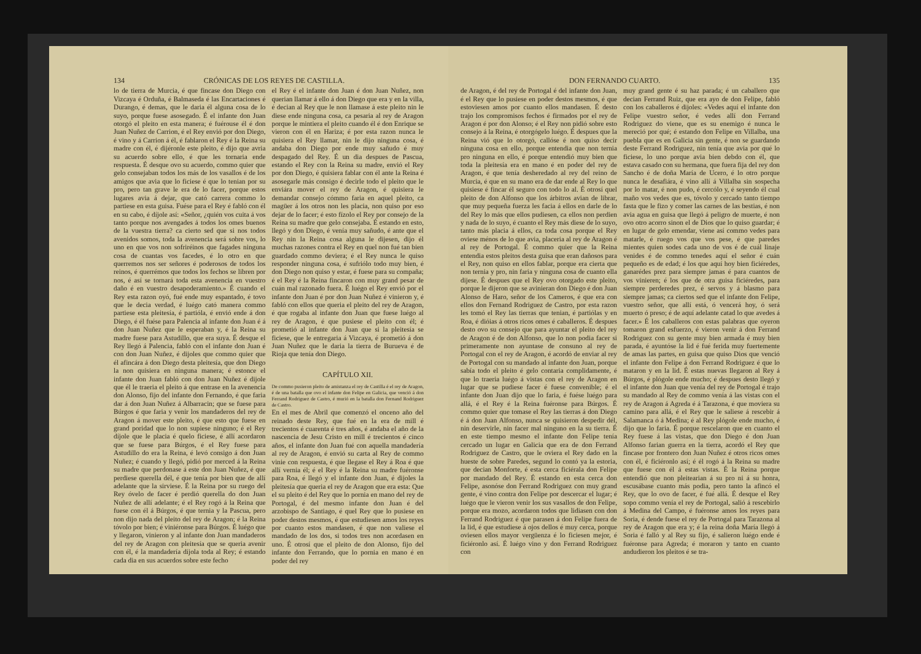134 CRÓNICAS DE LOS REYES DE CASTILLA.
lo de tierra de Murcia, é que fincase don Diego con Vizcaya é Orduña, é Balmaseda é las Encartaciones é Durango, é demas, que le daria él alguna cosa de lo suyo, porque fuese asosegado. É el infante don Juan otorgó el pleito en esta manera; é fuérouse él é don Juan Nuñez de Carrion, é el Rey envió por don Diego, é vino y á Carrion á él, é fablaron el Rey é la Reina su madre con él, é dijéronle este pleito, é dijo que avria su acuerdo sobre ello, é que les tornaria ende respuesta. É desque ovo su acuerdo, commo quier que gelo consejaban todos los más de los vasallos é de los amigos que avia que lo ficiese é que lo tenian por su pro, pero tan grave le era de lo facer, porque estos lugares avia á dejar, que cató carrera commo lo partiese en esta guisa. Fuése para el Rey é fabló con él en su cabo, é díjole así: «Señor, ¿quién vos cuita á vos tanto porque nos avengades á todos los omes buenos de la vuestra tierra? ca cierto sed que si nos todos avenidos somos, toda la avenencia será sobre vos, lo uno en que vos non sofriréinos que fagades ninguna cosa de cuantas vos facedes, é lo otro en que querremos nos ser señores é poderosos de todos los reinos, é querrémos que todos los fechos se libren por nos, é así se tornará toda esta avenencia en vuestro daño é en vuestro desapoderamiento.» É cuando el Rey esta razon oyó, fué ende muy espantado, é tovo que le decia verdad, é luégo cató manera commo partiese esta pleitesía, é partióla, é envió ende á don Diego, é él fuése para Palencia al infante don Juan é á don Juan Nuñez que le esperaban y, é la Reina su madre fuese para Astudillo, que era suya. É desque el Rey llegó á Palencia, fabló con el infante don Juan é con don Juan Nuñez, é dijoles que commo quier que él afincára á don Diego desta pleitesía, que don Diego la non quisiera en ninguna manera; é estonce el infante don Juan fabló con don Juan Nuñez é dijole que él le traeria el pleito á que entrase en la avenencia don Alonso, fijo del infante don Fernando, é que faria dar á don Juan Nuñez á Albarracin; que se fuese para Búrgos é que faria y venir los mandaderos del rey de Aragon á mover este pleito, é que esto que fuese en grand poridad que lo non supiese ninguno; é el Rey díjole que le placia é quelo ficiese, é allí acordaron que se fuese para Búrgos, é el Rey fuese para Astudillo do era la Reina, é levó consigo á don Juan Nuñez; é cuando y llegó, pidió por merced á la Reina su madre que perdonase á este don Juan Nuñez, é que perdiese querella dél, é que tenía por bien que de allí adelante que la sirviese. É la Reina por su ruego del Rey óvelo de facer é perdió querella do don Juan Nuñez de allí adelante; é el Rey rogó á la Reina que fuese con él á Búrgos, é que ternia y la Pascua, pero non dijo nada del pleito del rey de Aragon; é la Reina tóvolo por bien; é viniéronse para Búrgos. É luégo que y llegaron, vinieron y al infante don Juan mandaderos del rey de Aragon con pleitesía que se queria avenir con él, é la mandadería díjola toda al Rey; é estando cada dia en sus acuerdos sobre este fecho
el Rey é el infante don Juan é don Juan Nuñez, non querian llamar á ello á don Diego que era y en la villa, é decian al Rey que le non llamase á este pleito nin le diese ende ninguna cosa, ca pesaria al rey de Aragon porque le mintiera el pleito cuando él é don Enrique se vieron con él en Hariza; é por esta razon nunca le quisiera el Rey llamar, nin le dijo ninguna cosa, é andaba don Diego por ende muy sañudo é muy despagado del Rey. É un dia despues de Pascua, estando el Rey con la Reina su madre, envió el Rey por don Diego, é quisiera fablar con él ante la Reina é asosegarle más consigo é decirle todo el pleito que le enviára mover el rey de Aragon, é quisiera le demandar consejo cómmo faria en aquel pleito, ca magüer á los otros non les placia, non quiso por eso dejar de lo facer; é esto fízolo el Rey por consejo de la Reina su madre que gelo consejaba. É estando en esto, llegó y don Diego, é venía muy sañudo, é ante que el Rey nin la Reina cosa alguna le dijesen, dijo él muchas razones contra el Rey en quel non fué tan bien guardado commo deviera; é el Rey nunca le quiso responder ninguna cosa, é sufriólo todo muy bien, é don Diego non quiso y estar, é fuese para su compaña; é el Rey é la Reina fincaron con muy grand pesar de cuán mal razonado fuera. É luégo el Rey envió por el infante don Juan é por don Juan Nuñez é vinieron y, é fabló con ellos que queria el pleito del rey de Aragon, é que rogaba al infante don Juan que fuese luégo al rey de Aragon, é que pusiese el pleito con él; é prometió al infante don Juan que si la pleitesía se ficiese, que le entregaria á Vizcaya, é prometió á don Juan Nuñez que le daria la tierra de Burueva é de Rioja que tenía don Diego.
CAPÍTULO XII.
De commo pusieron pleito de amistanza el rey de Castilla é el rey de Aragon, é de una batalla que ovo el infante don Felipe en Galicia, que venció á don Ferrand Rodriguez de Castro, é murió en la batalla don Fernand Rodriguez de Castro.
En el mes de Abril que comenzó el onceno año del reinado deste Rey, que fué en la era de mill é trecientos é cuarenta é tres años, é andaba el año de la nascencia de Jesu Cristo en mill é trecientos é cinco años, el infante don Juan fué con aquella mandadería al rey de Aragon, é envió su carta al Rey de commo vinie con respuesta, é que llegase el Rey á Roa é que allí vernia él; é el Rey é la Reina su madre fuéronse para Roa, é llegó y el infante don Juan, é dijoles la pleitesía que queria el rey de Aragon que era esta: Que el su pleito é del Rey que lo pornia en mano del rey de Portogal, é del mesmo infante don Juan é del arzobispo de Santiago, é quel Rey que lo pusiese en poder destos mesmos, é que estudiesen amos los reyes por cuanto estos mandasen, é que non valiese el mandado de los dos, si todos tres non acordasen en uno. É otrosí que el pleito de don Alonso, fijo del infante don Ferrando, que lo pornia en mano é en poder del rey
DON FERNANDO CUARTO. 135
de Aragon, é del rey de Portogal é del infante don Juan, é el Rey que lo pusiese en poder destos mesmos, é que estoviesen amos por cuanto ellos mandasen. É desto trajo los compromisos fechos é firmados por el rey de Aragon é por don Alonso; é el Rey non pidió sobre esto consejo á la Reina, é otorgógelo luégo. É despues que la Reina vió que lo otorgó, callóse é non quiso decir ninguna cosa en ello, porque entendia que non ternia pro ninguna en ello, é porque entendió muy bien que toda la pleitesía era en mano é en poder del rey de Aragon, é que tenía desheredado al rey del reino de Murcia, é que en su mano era de dar ende al Rey lo que quisiese é fincar él seguro con todo lo al. É otrosí quel pleito de don Alfonso que los árbitros avian de librar, que muy pequeña fuerza les facia á ellos en darle de lo del Rey lo más que ellos pudiesen, ca ellos non perdien y nada de lo suyo, é cuanto el Rey más diese de lo suyo, tanto más placia á ellos, ca toda cosa porque el Rey oviese ménos de lo que avia, placeria al rey de Aragon é al rey de Portogal. É commo quier que la Reina entendia estos pleitos desta guisa que eran dañosos para el Rey, non quiso en ellos fablar, porque era cierta que non ternia y pro, nin faria y ninguna cosa de cuanto ella dijese. É despues que el Rey ovo otorgado este pleito, porque le dijeron que se avinieran don Diego é don Juan Alonso de Haro, señor de los Cameros, é que era con ellos don Fernand Rodriguez de Castro, por esta razon les tomó el Rey las tierras que tenian, é partiólas y en Roa, é dióias á otros ricos omes é caballeros. É despues desto ovo su consejo que para ayuntar el pleito del rey de Aragon é de don Alfonso, que lo non podia facer si primeramente non ayuntase de consuno al rey de Portogal con el rey de Aragon, é acordó de enviar al rey de Portogal con su mandado al infante don Juan, porque sabía todo el pleito é gelo contaria complidamente, é que lo traeria luégo á vistas con el rey de Aragon en lugar que se pudiese facer é fuese convenible; é el infante don Juan dijo que lo faria, é fuése luégo para allá, é el Rey é la Reina fuéronse para Búrgos. É commo quier que tomase el Rey las tierras á don Diego é á don Juan Alfonso, nunca se quisieron despedir dél, nin deservirle, nin facer mal ninguno en la su tierra. É en este tiempo mesmo el infante don Felipe tenía cercado un lugar en Galicia que era de don Ferrand Rodriguez de Castro, que le oviera el Rey dado en la hueste de sobre Paredes, segund lo contó ya la estoria, que decian Monforte, é esta cerca ficiérala don Felipe por mandado del Rey. É estando en esta cerca don Felipe, asonóse don Ferrand Rodriguez con muy grand gente, é vino contra don Felipe por descercar el lugar; é luégo que le vieron venir los sus vasallos de don Felipe, porque era mozo, acordaron todos que lidiasen con don Ferrand Rodriguez é que parasen á don Felipe fuera de la lid, é que estudiese á ojos dellos é muy cerca, porque oviesen ellos mayor vergüenza é lo ficiesen mejor, é ficiéronlo así. É luégo vino y don Ferrand Rodriguez con
muy grand gente é su haz parada; é un caballero que decian Ferrand Ruiz, que era ayo de don Felipe, fabló con los caballeros é dijoles: «Vedes aquí el infante don Felipe vuestro señor, é vedes allí don Ferrand Rodriguez do viene, que es su enemigo é nunca le mereció por qué; é estando don Felipe en Villalba, una puebla que es en Galicia sin gente, é non se guardando deste Ferrand Rodriguez, nin tenía que avia por qué lo ficiese, lo uno porque avia bien debdo con él, que estava casado con su hermana, que fuera fija del rey don Sancho é de doña María de Ucero, é lo otro porque nunca le desafiára, é vino allí á Villalba sin sospecha por lo matar, é non pudo, é cercólo y, é seyendo él cual maño vos vedes que es, tóvolo y cercado tanto tiempo fasta que le fizo y comer las carnes de las bestias, é non avia agua en guisa que llegó á peligro de muerte, é non ovo otro acorro sinon el de Dios que lo quiso guardar; é en lugar de gelo emendar, viene así commo vedes para matarle, é ruego vos que vos pese, é que paredes mientes quien sodes cada uno de vos é de cuál linaje venides é de commo tenedes aquí el señor é cuán pequeño es de edad; é los que aquí hoy bien ficiéredes, ganarédes prez para siempre jamas é para cuantos de vos vinieren; é los que de otra guisa ficiéredes, para siempre perderedes prez, é servos y á blasmo para siempre jamas; ca ciertos sed que el infante don Felipe, vuestro señor, que allí está, ó vencerá hoy, ó será muerto ó preso; é de aquí adelante catad lo que avedes á facer.» É los caballeros con estas palabras que oyeron tomaron grand esfuerzo, é vieron venir á don Ferrand Rodriguez con su gente muy bien armada é muy bien parada, é ayuntóse la lid é fué ferida muy fuertemente de amas las partes, en guisa que quiso Dios que venció el infante don Felipe á don Ferrand Rodriguez é que lo mataron y en la lid. É estas nuevas llegaron al Rey á Búrgos, é plógole ende mucho; é despues desto llegó y el infante don Juan que venía del rey de Portogal é trajo su mandado al Rey de commo venía á las vistas con el rey de Aragon á Agreda é á Tarazona, é que moviera su camino para allá, é el Rey que le saliese á rescebir á Salamanca ó á Medina; é al Rey plógole ende mucho, é dijo que lo faria. É porque rescelaron que en cuanto el Rey fuese á las vistas, que don Diego é don Juan Alfonso farian guerra en la tierra, acordó el Rey que fincase por frontero don Juan Nuñez é otros ricos omes con él, é ficiéronlo así; é él rogó á la Reina su madre que fuese con él á estas vistas. É la Reina porque entendió que non pleitearian á su pro ni á su honra, escusábase cuanto más podia, pero tanto la afincó el Rey, que lo ovo de facer, é fué allá. É desque el Rey sopo commo venía el rey de Portogal, salió á rescebirlo á Medina del Campo, é fuéronse amos los reyes para Soria, é dende fuese el rey de Portogal para Tarazona al rey de Aragon que era y; é la reina doña María llegó á Soria é falló y al Rey su fijo, é salieron luégo ende é fuéronse para Agreda; é moraron y tanto en cuanto andudieron los pleitos é se tra-